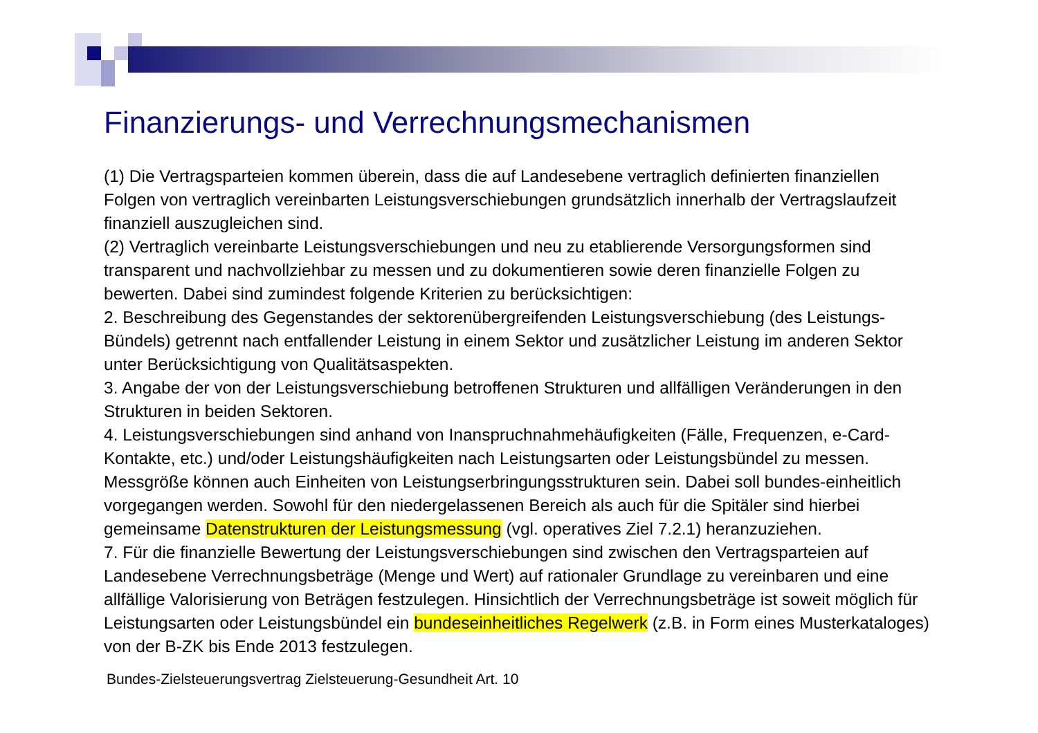Finanzierungs- und Verrechnungsmechanismen
(1) Die Vertragsparteien kommen überein, dass die auf Landesebene vertraglich definierten finanziellen Folgen von vertraglich vereinbarten Leistungsverschiebungen grundsätzlich innerhalb der Vertragslaufzeit finanziell auszugleichen sind.
(2) Vertraglich vereinbarte Leistungsverschiebungen und neu zu etablierende Versorgungsformen sind transparent und nachvollziehbar zu messen und zu dokumentieren sowie deren finanzielle Folgen zu bewerten. Dabei sind zumindest folgende Kriterien zu berücksichtigen:
2. Beschreibung des Gegenstandes der sektorenübergreifenden Leistungsverschiebung (des Leistungs-Bündels) getrennt nach entfallender Leistung in einem Sektor und zusätzlicher Leistung im anderen Sektor unter Berücksichtigung von Qualitätsaspekten.
3. Angabe der von der Leistungsverschiebung betroffenen Strukturen und allfälligen Veränderungen in den Strukturen in beiden Sektoren.
4. Leistungsverschiebungen sind anhand von Inanspruchnahmehäufigkeiten (Fälle, Frequenzen, e-Card-Kontakte, etc.) und/oder Leistungshäufigkeiten nach Leistungsarten oder Leistungsbündel zu messen. Messgröße können auch Einheiten von Leistungserbringungsstrukturen sein. Dabei soll bundes-einheitlich vorgegangen werden. Sowohl für den niedergelassenen Bereich als auch für die Spitäler sind hierbei gemeinsame Datenstrukturen der Leistungsmessung (vgl. operatives Ziel 7.2.1) heranzuziehen.
7. Für die finanzielle Bewertung der Leistungsverschiebungen sind zwischen den Vertragsparteien auf Landesebene Verrechnungsbeträge (Menge und Wert) auf rationaler Grundlage zu vereinbaren und eine allfällige Valorisierung von Beträgen festzulegen. Hinsichtlich der Verrechnungsbeträge ist soweit möglich für Leistungsarten oder Leistungsbündel ein bundeseinheitliches Regelwerk (z.B. in Form eines Musterkataloges) von der B-ZK bis Ende 2013 festzulegen.
Bundes-Zielsteuerungsvertrag Zielsteuerung-Gesundheit Art. 10